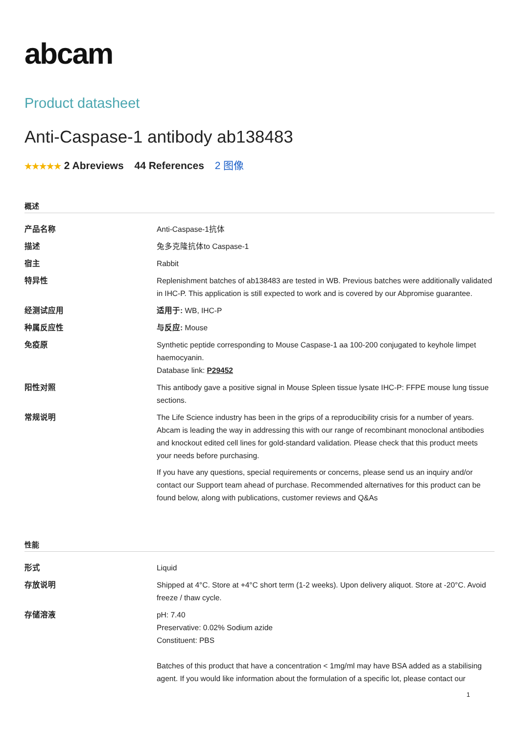abcam
Product datasheet
Anti-Caspase-1 antibody ab138483
★★★★★ 2 Abreviews 44 References 2 图像
概述
| 产品名称 | Anti-Caspase-1抗体 |
| 描述 | 兔多克隆抗体to Caspase-1 |
| 宿主 | Rabbit |
| 特异性 | Replenishment batches of ab138483 are tested in WB. Previous batches were additionally validated in IHC-P. This application is still expected to work and is covered by our Abpromise guarantee. |
| 经测试应用 | 适用于: WB, IHC-P |
| 种属反应性 | 与反应: Mouse |
| 免疫原 | Synthetic peptide corresponding to Mouse Caspase-1 aa 100-200 conjugated to keyhole limpet haemocyanin. Database link: P29452 |
| 阳性对照 | This antibody gave a positive signal in Mouse Spleen tissue lysate IHC-P: FFPE mouse lung tissue sections. |
| 常规说明 | The Life Science industry has been in the grips of a reproducibility crisis for a number of years. Abcam is leading the way in addressing this with our range of recombinant monoclonal antibodies and knockout edited cell lines for gold-standard validation. Please check that this product meets your needs before purchasing. If you have any questions, special requirements or concerns, please send us an inquiry and/or contact our Support team ahead of purchase. Recommended alternatives for this product can be found below, along with publications, customer reviews and Q&As |
性能
| 形式 | Liquid |
| 存放说明 | Shipped at 4°C. Store at +4°C short term (1-2 weeks). Upon delivery aliquot. Store at -20°C. Avoid freeze / thaw cycle. |
| 存储溶液 | pH: 7.40 Preservative: 0.02% Sodium azide Constituent: PBS Batches of this product that have a concentration < 1mg/ml may have BSA added as a stabilising agent. If you would like information about the formulation of a specific lot, please contact our |
1